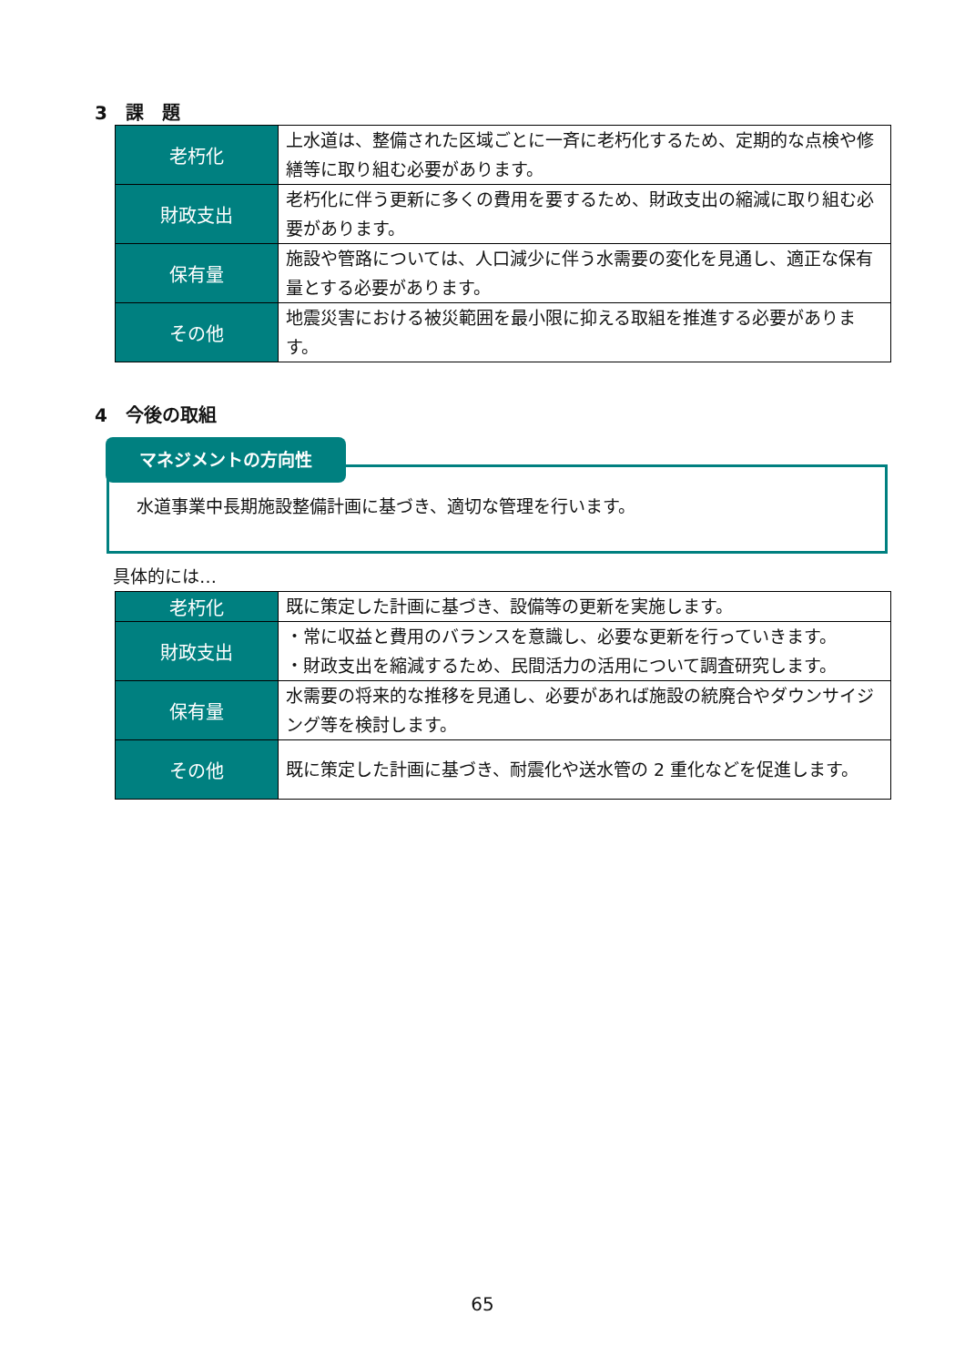3　課　題
| 老朽化 | 上水道は、整備された区域ごとに一斉に老朽化するため、定期的な点検や修繕等に取り組む必要があります。 |
| 財政支出 | 老朽化に伴う更新に多くの費用を要するため、財政支出の縮減に取り組む必要があります。 |
| 保有量 | 施設や管路については、人口減少に伴う水需要の変化を見通し、適正な保有量とする必要があります。 |
| その他 | 地震災害における被災範囲を最小限に抑える取組を推進する必要があります。 |
4　今後の取組
水道事業中長期施設整備計画に基づき、適切な管理を行います。
マネジメントの方向性
具体的には…
| 老朽化 | 既に策定した計画に基づき、設備等の更新を実施します。 |
| 財政支出 | ・常に収益と費用のバランスを意識し、必要な更新を行っていきます。 ・財政支出を縮減するため、民間活力の活用について調査研究します。 |
| 保有量 | 水需要の将来的な推移を見通し、必要があれば施設の統廃合やダウンサイジング等を検討します。 |
| その他 | 既に策定した計画に基づき、耐震化や送水管の 2 重化などを促進します。 |
65